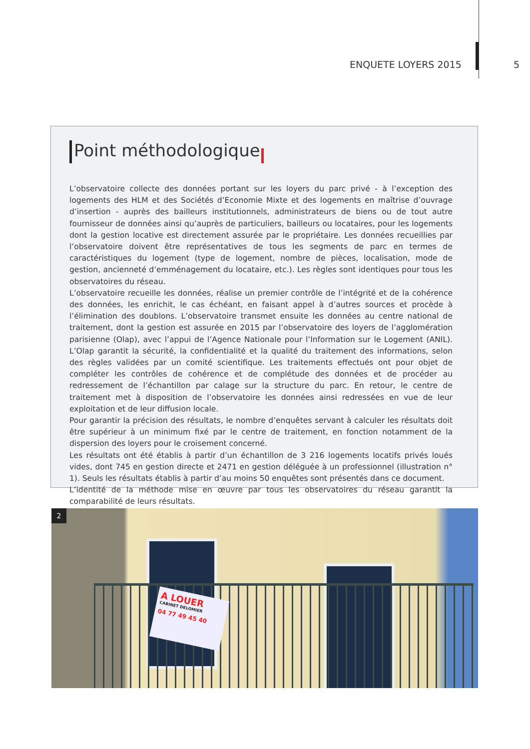ENQUETE LOYERS 2015 5
Point méthodologique
L’observatoire collecte des données portant sur les loyers du parc privé - à l’exception des logements des HLM et des Sociétés d’Economie Mixte et des logements en maîtrise d’ouvrage d’insertion - auprès des bailleurs institutionnels, administrateurs de biens ou de tout autre fournisseur de données ainsi qu’auprès de particuliers, bailleurs ou locataires, pour les logements dont la gestion locative est directement assurée par le propriétaire. Les données recueillies par l’observatoire doivent être représentatives de tous les segments de parc en termes de caractéristiques du logement (type de logement, nombre de pièces, localisation, mode de gestion, ancienneté d’emménagement du locataire, etc.). Les règles sont identiques pour tous les observatoires du réseau.
L’observatoire recueille les données, réalise un premier contrôle de l’intégrité et de la cohérence des données, les enrichit, le cas échéant, en faisant appel à d’autres sources et procède à l’élimination des doublons. L’observatoire transmet ensuite les données au centre national de traitement, dont la gestion est assurée en 2015 par l’observatoire des loyers de l’agglomération parisienne (Olap), avec l’appui de l’Agence Nationale pour l’Information sur le Logement (ANIL). L’Olap garantit la sécurité, la confidentialité et la qualité du traitement des informations, selon des règles validées par un comité scientifique. Les traitements effectués ont pour objet de compléter les contrôles de cohérence et de complétude des données et de procéder au redressement de l’échantillon par calage sur la structure du parc. En retour, le centre de traitement met à disposition de l’observatoire les données ainsi redressées en vue de leur exploitation et de leur diffusion locale.
Pour garantir la précision des résultats, le nombre d’enquêtes servant à calculer les résultats doit être supérieur à un minimum fixé par le centre de traitement, en fonction notamment de la dispersion des loyers pour le croisement concerné.
Les résultats ont été établis à partir d’un échantillon de 3 216 logements locatifs privés loués vides, dont 745 en gestion directe et 2471 en gestion déléguée à un professionnel (illustration n° 1). Seuls les résultats établis à partir d’au moins 50 enquêtes sont présentés dans ce document.
L’identité de la méthode mise en œuvre par tous les observatoires du réseau garantit la comparabilité de leurs résultats.
A LOUER
CABINET DELOMIER
04 77 49 45 40
2